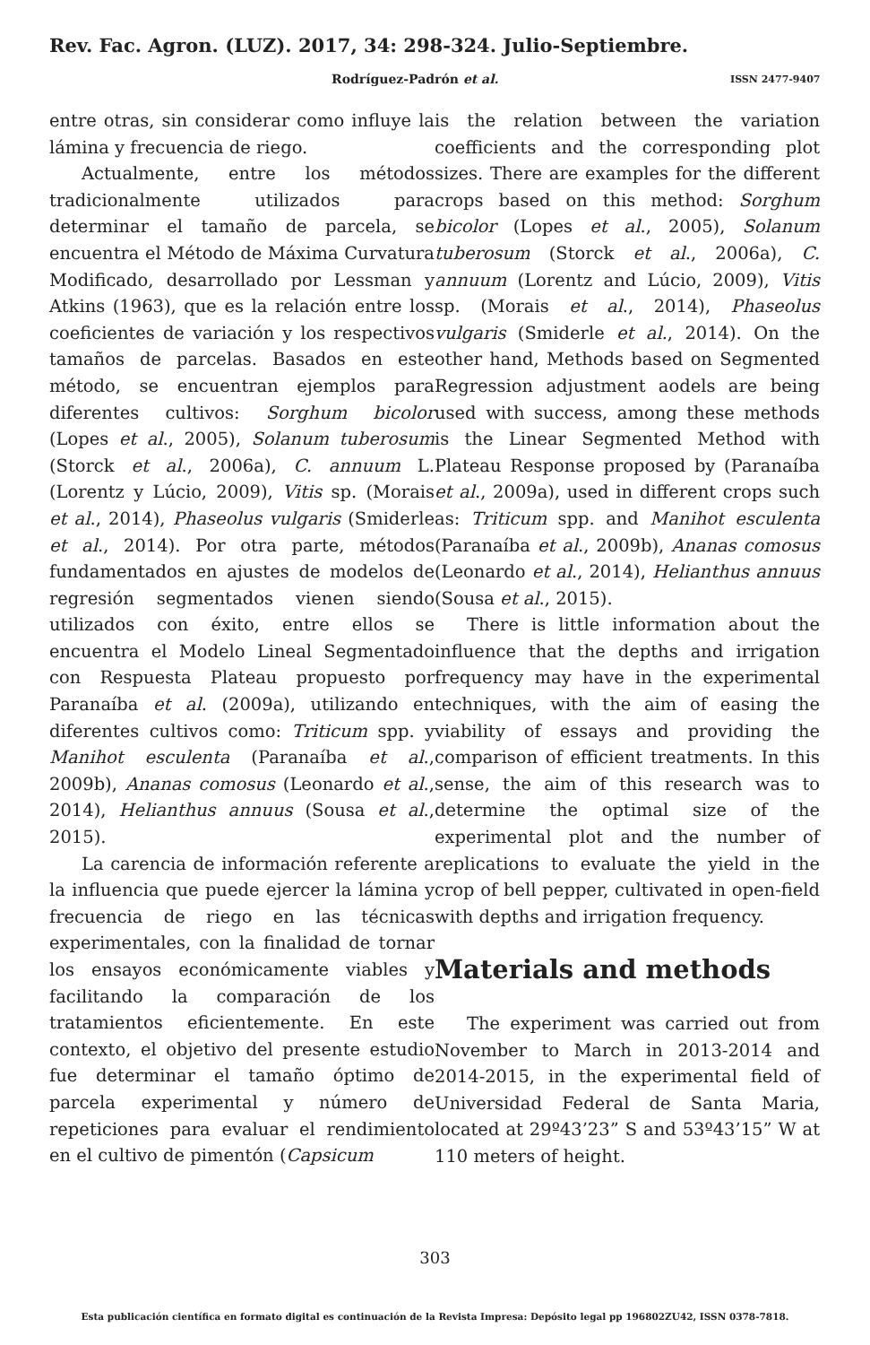Rev. Fac. Agron. (LUZ). 2017, 34: 298-324. Julio-Septiembre.
Rodríguez-Padrón et al. ISSN 2477-9407
entre otras, sin considerar como influye la lámina y frecuencia de riego.
Actualmente, entre los métodos tradicionalmente utilizados para determinar el tamaño de parcela, se encuentra el Método de Máxima Curvatura Modificado, desarrollado por Lessman y Atkins (1963), que es la relación entre los coeficientes de variación y los respectivos tamaños de parcelas. Basados en este método, se encuentran ejemplos para diferentes cultivos: Sorghum bicolor (Lopes et al., 2005), Solanum tuberosum (Storck et al., 2006a), C. annuum L. (Lorentz y Lúcio, 2009), Vitis sp. (Morais et al., 2014), Phaseolus vulgaris (Smiderle et al., 2014). Por otra parte, métodos fundamentados en ajustes de modelos de regresión segmentados vienen siendo utilizados con éxito, entre ellos se encuentra el Modelo Lineal Segmentado con Respuesta Plateau propuesto por Paranaíba et al. (2009a), utilizando en diferentes cultivos como: Triticum spp. y Manihot esculenta (Paranaíba et al., 2009b), Ananas comosus (Leonardo et al., 2014), Helianthus annuus (Sousa et al., 2015).
La carencia de información referente a la influencia que puede ejercer la lámina y frecuencia de riego en las técnicas experimentales, con la finalidad de tornar los ensayos económicamente viables y facilitando la comparación de los tratamientos eficientemente. En este contexto, el objetivo del presente estudio fue determinar el tamaño óptimo de parcela experimental y número de repeticiones para evaluar el rendimiento en el cultivo de pimentón (Capsicum
is the relation between the variation coefficients and the corresponding plot sizes. There are examples for the different crops based on this method: Sorghum bicolor (Lopes et al., 2005), Solanum tuberosum (Storck et al., 2006a), C. annuum (Lorentz and Lúcio, 2009), Vitis sp. (Morais et al., 2014), Phaseolus vulgaris (Smiderle et al., 2014). On the other hand, Methods based on Segmented Regression adjustment aodels are being used with success, among these methods is the Linear Segmented Method with Plateau Response proposed by (Paranaíba et al., 2009a), used in different crops such as: Triticum spp. and Manihot esculenta (Paranaíba et al., 2009b), Ananas comosus (Leonardo et al., 2014), Helianthus annuus (Sousa et al., 2015).
There is little information about the influence that the depths and irrigation frequency may have in the experimental techniques, with the aim of easing the viability of essays and providing the comparison of efficient treatments. In this sense, the aim of this research was to determine the optimal size of the experimental plot and the number of replications to evaluate the yield in the crop of bell pepper, cultivated in open-field with depths and irrigation frequency.
Materials and methods
The experiment was carried out from November to March in 2013-2014 and 2014-2015, in the experimental field of Universidad Federal de Santa Maria, located at 29º43’23” S and 53º43’15” W at 110 meters of height.
303
Esta publicación científica en formato digital es continuación de la Revista Impresa: Depósito legal pp 196802ZU42, ISSN 0378-7818.